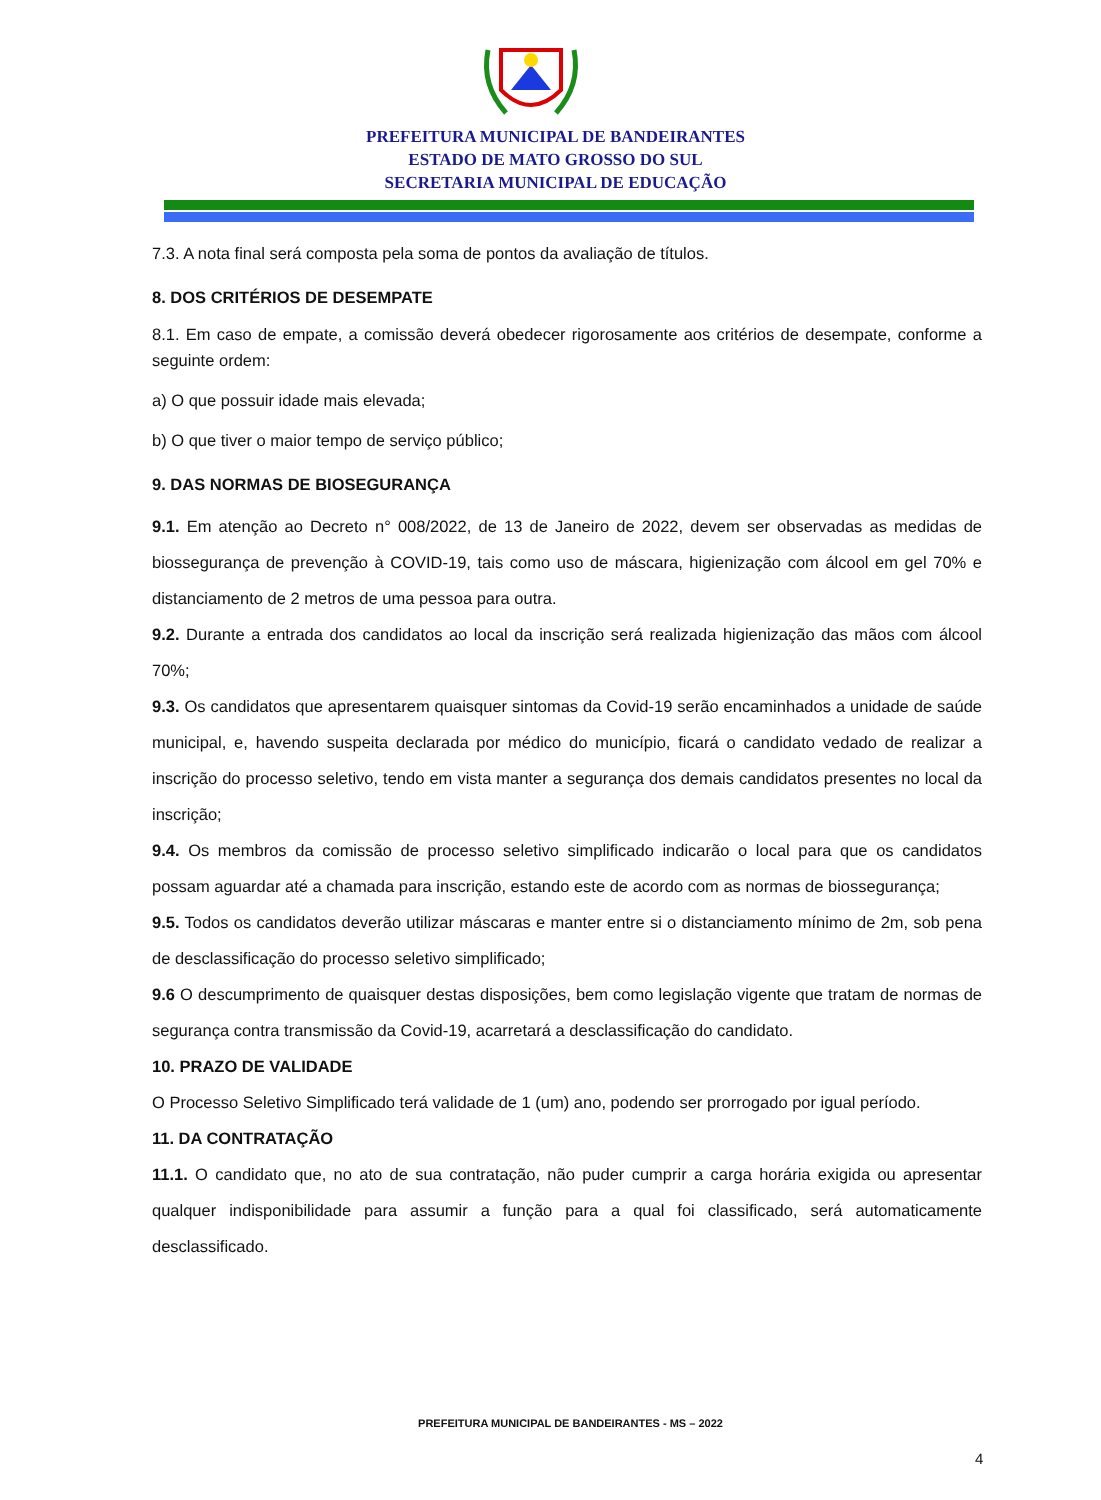PREFEITURA MUNICIPAL DE BANDEIRANTES
ESTADO DE MATO GROSSO DO SUL
SECRETARIA MUNICIPAL DE EDUCAÇÃO
7.3. A nota final será composta pela soma de pontos da avaliação de títulos.
8. DOS CRITÉRIOS DE DESEMPATE
8.1. Em caso de empate, a comissão deverá obedecer rigorosamente aos critérios de desempate, conforme a seguinte ordem:
a) O que possuir idade mais elevada;
b) O que tiver o maior tempo de serviço público;
9. DAS NORMAS DE BIOSEGURANÇA
9.1. Em atenção ao Decreto n° 008/2022, de 13 de Janeiro de 2022, devem ser observadas as medidas de biossegurança de prevenção à COVID-19, tais como uso de máscara, higienização com álcool em gel 70% e distanciamento de 2 metros de uma pessoa para outra.
9.2. Durante a entrada dos candidatos ao local da inscrição será realizada higienização das mãos com álcool 70%;
9.3. Os candidatos que apresentarem quaisquer sintomas da Covid-19 serão encaminhados a unidade de saúde municipal, e, havendo suspeita declarada por médico do município, ficará o candidato vedado de realizar a inscrição do processo seletivo, tendo em vista manter a segurança dos demais candidatos presentes no local da inscrição;
9.4. Os membros da comissão de processo seletivo simplificado indicarão o local para que os candidatos possam aguardar até a chamada para inscrição, estando este de acordo com as normas de biossegurança;
9.5. Todos os candidatos deverão utilizar máscaras e manter entre si o distanciamento mínimo de 2m, sob pena de desclassificação do processo seletivo simplificado;
9.6 O descumprimento de quaisquer destas disposições, bem como legislação vigente que tratam de normas de segurança contra transmissão da Covid-19, acarretará a desclassificação do candidato.
10. PRAZO DE VALIDADE
O Processo Seletivo Simplificado terá validade de 1 (um) ano, podendo ser prorrogado por igual período.
11. DA CONTRATAÇÃO
11.1. O candidato que, no ato de sua contratação, não puder cumprir a carga horária exigida ou apresentar qualquer indisponibilidade para assumir a função para a qual foi classificado, será automaticamente desclassificado.
PREFEITURA MUNICIPAL DE BANDEIRANTES - MS – 2022
4